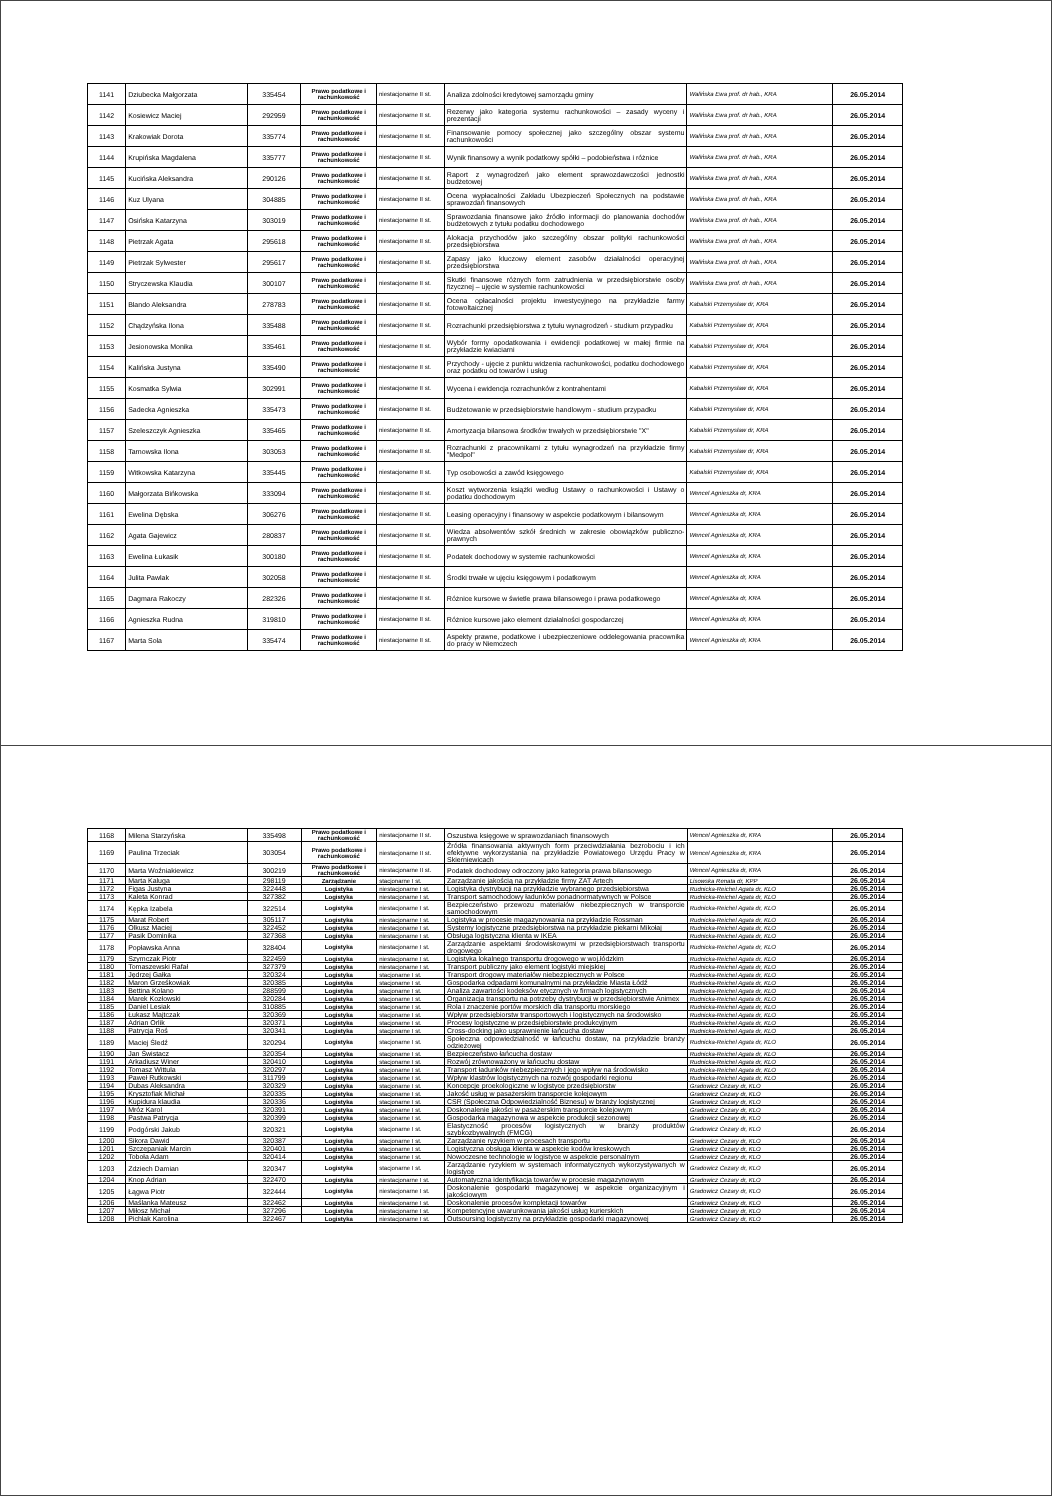| 1141 | Dziubecka Małgorzata | 335454 | Prawo podatkowe i rachunkowość | niestacjonarne II st. | Analiza zdolności kredytowej samorządu gminy | Walińska Ewa prof. dr hab., KRA | 26.05.2014 |
| 1142 | Kosiewicz Maciej | 292959 | Prawo podatkowe i rachunkowość | niestacjonarne II st. | Rezerwy jako kategoria systemu rachunkowości – zasady wyceny i prezentacji | Walińska Ewa prof. dr hab., KRA | 26.05.2014 |
| 1143 | Krakowiak Dorota | 335774 | Prawo podatkowe i rachunkowość | niestacjonarne II st. | Finansowanie pomocy społecznej jako szczególny obszar systemu rachunkowości | Walińska Ewa prof. dr hab., KRA | 26.05.2014 |
| 1144 | Krupińska Magdalena | 335777 | Prawo podatkowe i rachunkowość | niestacjonarne II st. | Wynik finansowy a wynik podatkowy spółki – podobieństwa i różnice | Walińska Ewa prof. dr hab., KRA | 26.05.2014 |
| 1145 | Kucińska Aleksandra | 290126 | Prawo podatkowe i rachunkowość | niestacjonarne II st. | Raport z wynagrodzeń jako element sprawozdawczości jednostki budżetowej | Walińska Ewa prof. dr hab., KRA | 26.05.2014 |
| 1146 | Kuz Ulyana | 304885 | Prawo podatkowe i rachunkowość | niestacjonarne II st. | Ocena wypłacalności Zakładu Ubezpieczeń Społecznych na podstawie sprawozdań finansowych | Walińska Ewa prof. dr hab., KRA | 26.05.2014 |
| 1147 | Osińska Katarzyna | 303019 | Prawo podatkowe i rachunkowość | niestacjonarne II st. | Sprawozdania finansowe jako źródło informacji do planowania dochodów budżetowych z tytułu podatku dochodowego | Walińska Ewa prof. dr hab., KRA | 26.05.2014 |
| 1148 | Pietrzak Agata | 295618 | Prawo podatkowe i rachunkowość | niestacjonarne II st. | Alokacja przychodów jako szczególny obszar polityki rachunkowości przedsiębiorstwa | Walińska Ewa prof. dr hab., KRA | 26.05.2014 |
| 1149 | Pietrzak Sylwester | 295617 | Prawo podatkowe i rachunkowość | niestacjonarne II st. | Zapasy jako kluczowy element zasobów działalności operacyjnej przedsiębiorstwa | Walińska Ewa prof. dr hab., KRA | 26.05.2014 |
| 1150 | Stryczewska Klaudia | 300107 | Prawo podatkowe i rachunkowość | niestacjonarne II st. | Skutki finansowe różnych form zatrudnienia w przedsiębiorstwie osoby fizycznej – ujęcie w systemie rachunkowości | Walińska Ewa prof. dr hab., KRA | 26.05.2014 |
| 1151 | Blando Aleksandra | 278783 | Prawo podatkowe i rachunkowość | niestacjonarne II st. | Ocena opłacalności projektu inwestycyjnego na przykładzie farmy fotowoltaicznej | Kabalski Przemysław dr, KRA | 26.05.2014 |
| 1152 | Chądzyńska Ilona | 335488 | Prawo podatkowe i rachunkowość | niestacjonarne II st. | Rozrachunki przedsiębiorstwa z tytułu wynagrodzeń - studium przypadku | Kabalski Przemysław dr, KRA | 26.05.2014 |
| 1153 | Jesionowska Monika | 335461 | Prawo podatkowe i rachunkowość | niestacjonarne II st. | Wybór formy opodatkowania i ewidencji podatkowej w małej firmie na przykładzie kwiaciarni | Kabalski Przemysław dr, KRA | 26.05.2014 |
| 1154 | Kalińska Justyna | 335490 | Prawo podatkowe i rachunkowość | niestacjonarne II st. | Przychody - ujęcie z punktu widzenia rachunkowości, podatku dochodowego oraz podatku od towarów i usług | Kabalski Przemysław dr, KRA | 26.05.2014 |
| 1155 | Kosmatka Sylwia | 302991 | Prawo podatkowe i rachunkowość | niestacjonarne II st. | Wycena i ewidencja rozrachunków z kontrahentami | Kabalski Przemysław dr, KRA | 26.05.2014 |
| 1156 | Sadecka Agnieszka | 335473 | Prawo podatkowe i rachunkowość | niestacjonarne II st. | Budżetowanie w przedsiębiorstwie handlowym - studium przypadku | Kabalski Przemysław dr, KRA | 26.05.2014 |
| 1157 | Szeleszczyk Agnieszka | 335465 | Prawo podatkowe i rachunkowość | niestacjonarne II st. | Amortyzacja bilansowa środków trwałych w przedsiębiorstwie "X" | Kabalski Przemysław dr, KRA | 26.05.2014 |
| 1158 | Tarnowska Ilona | 303053 | Prawo podatkowe i rachunkowość | niestacjonarne II st. | Rozrachunki z pracownikami z tytułu wynagrodzeń na przykładzie firmy "Medpol" | Kabalski Przemysław dr, KRA | 26.05.2014 |
| 1159 | Witkowska Katarzyna | 335445 | Prawo podatkowe i rachunkowość | niestacjonarne II st. | Typ osobowości a zawód księgowego | Kabalski Przemysław dr, KRA | 26.05.2014 |
| 1160 | Małgorzata Bińkowska | 333094 | Prawo podatkowe i rachunkowość | niestacjonarne II st. | Koszt wytworzenia książki według Ustawy o rachunkowości i Ustawy o podatku dochodowym | Wencel Agnieszka dr, KRA | 26.05.2014 |
| 1161 | Ewelina Dębska | 306276 | Prawo podatkowe i rachunkowość | niestacjonarne II st. | Leasing operacyjny i finansowy w aspekcie podatkowym i bilansowym | Wencel Agnieszka dr, KRA | 26.05.2014 |
| 1162 | Agata Gajewicz | 280837 | Prawo podatkowe i rachunkowość | niestacjonarne II st. | Wiedza absolwentów szkół średnich w zakresie obowiązków publiczno-prawnych | Wencel Agnieszka dr, KRA | 26.05.2014 |
| 1163 | Ewelina Łukasik | 300180 | Prawo podatkowe i rachunkowość | niestacjonarne II st. | Podatek dochodowy w systemie rachunkowości | Wencel Agnieszka dr, KRA | 26.05.2014 |
| 1164 | Julita Pawlak | 302058 | Prawo podatkowe i rachunkowość | niestacjonarne II st. | Środki trwałe w ujęciu księgowym i podatkowym | Wencel Agnieszka dr, KRA | 26.05.2014 |
| 1165 | Dagmara Rakoczy | 282326 | Prawo podatkowe i rachunkowość | niestacjonarne II st. | Różnice kursowe w świetle prawa bilansowego i prawa podatkowego | Wencel Agnieszka dr, KRA | 26.05.2014 |
| 1166 | Agnieszka Rudna | 319810 | Prawo podatkowe i rachunkowość | niestacjonarne II st. | Różnice kursowe jako element działalności gospodarczej | Wencel Agnieszka dr, KRA | 26.05.2014 |
| 1167 | Marta Sola | 335474 | Prawo podatkowe i rachunkowość | niestacjonarne II st. | Aspekty prawne, podatkowe i ubezpieczeniowe oddelegowania pracownika do pracy w Niemczech | Wencel Agnieszka dr, KRA | 26.05.2014 |
| 1168 | Milena Starzyńska | 335498 | Prawo podatkowe i rachunkowość | niestacjonarne II st. | Oszustwa księgowe w sprawozdaniach finansowych | Wencel Agnieszka dr, KRA | 26.05.2014 |
| 1169 | Paulina Trzeciak | 303054 | Prawo podatkowe i rachunkowość | niestacjonarne II st. | Źródła finansowania aktywnych form przeciwdziałania bezrobociu i ich efektywne wykorzystania na przykładzie Powiatowego Urzędu Pracy w Skierniewicach | Wencel Agnieszka dr, KRA | 26.05.2014 |
| 1170 | Marta Woźniakiewicz | 300219 | Prawo podatkowe i rachunkowość | niestacjonarne II st. | Podatek dochodowy odroczony jako kategoria prawa bilansowego | Wencel Agnieszka dr, KRA | 26.05.2014 |
| 1171 | Marta Kaluga | 298119 | Zarządzanie | stacjonarne I st. | Zarządzanie jakością na przykładzie firmy ZAT Artech | Lisowska Renata dr, KPP | 26.05.2014 |
| 1172 | Figas Justyna | 322448 | Logistyka | niestacjonarne I st. | Logistyka dystrybucji na przykładzie wybranego przedsiębiorstwa | Rudnicka-Reichel Agata dr, KLO | 26.05.2014 |
| 1173 | Kaleta Konrad | 327382 | Logistyka | niestacjonarne I st. | Transport samochodowy ładunków ponadnormatywnych w Polsce | Rudnicka-Reichel Agata dr, KLO | 26.05.2014 |
| 1174 | Kępka Izabela | 322514 | Logistyka | niestacjonarne I st. | Bezpieczeństwo przewozu materiałów niebezpiecznych w transporcie samochodowym | Rudnicka-Reichel Agata dr, KLO | 26.05.2014 |
| 1175 | Marat Robert | 305117 | Logistyka | niestacjonarne I st. | Logistyka w procesie magazynowania na przykładzie Rossman | Rudnicka-Reichel Agata dr, KLO | 26.05.2014 |
| 1176 | Olkusz Maciej | 322452 | Logistyka | niestacjonarne I st. | Systemy logistyczne przedsiębiorstwa na przykładzie piekarni Mikołaj | Rudnicka-Reichel Agata dr, KLO | 26.05.2014 |
| 1177 | Pasik Dominika | 327368 | Logistyka | niestacjonarne I st. | Obsługa logistyczna klienta w IKEA | Rudnicka-Reichel Agata dr, KLO | 26.05.2014 |
| 1178 | Popławska Anna | 328404 | Logistyka | niestacjonarne I st. | Zarządzanie aspektami środowiskowymi w przedsiębiorstwach transportu drogowego | Rudnicka-Reichel Agata dr, KLO | 26.05.2014 |
| 1179 | Szymczak Piotr | 322459 | Logistyka | niestacjonarne I st. | Logistyka lokalnego transportu drogowego w woj.łódzkim | Rudnicka-Reichel Agata dr, KLO | 26.05.2014 |
| 1180 | Tomaszewski Rafał | 327379 | Logistyka | niestacjonarne I st. | Transport publiczny jako element logistyki miejskiej | Rudnicka-Reichel Agata dr, KLO | 26.05.2014 |
| 1181 | Jędrzej Gałka | 320324 | Logistyka | stacjonarne I st. | Transport drogowy materiałów niebezpiecznych w Polsce | Rudnicka-Reichel Agata dr, KLO | 26.05.2014 |
| 1182 | Maron Grześkowiak | 320385 | Logistyka | stacjonarne I st. | Gospodarka odpadami komunalnymi na przykładzie Miasta Łódź | Rudnicka-Reichel Agata dr, KLO | 26.05.2014 |
| 1183 | Bettina Kolano | 288599 | Logistyka | stacjonarne I st. | Analiza zawartości kodeksów etycznych w firmach logistycznych | Rudnicka-Reichel Agata dr, KLO | 26.05.2014 |
| 1184 | Marek Kozłowski | 320284 | Logistyka | stacjonarne I st. | Organizacja transportu na potrzeby dystrybucji w przedsiębiorstwie Animex | Rudnicka-Reichel Agata dr, KLO | 26.05.2014 |
| 1185 | Daniel Lesiak | 310885 | Logistyka | stacjonarne I st. | Rola i znaczenie portów morskich dla transportu morskiego | Rudnicka-Reichel Agata dr, KLO | 26.05.2014 |
| 1186 | Łukasz Majtczak | 320369 | Logistyka | stacjonarne I st. | Wpływ przedsiębiorstw transportowych i logistycznych na środowisko | Rudnicka-Reichel Agata dr, KLO | 26.05.2014 |
| 1187 | Adrian Orlik | 320371 | Logistyka | stacjonarne I st. | Procesy logistyczne w przedsiębiorstwie produkcyjnym | Rudnicka-Reichel Agata dr, KLO | 26.05.2014 |
| 1188 | Patrycja Roś | 320341 | Logistyka | stacjonarne I st. | Cross-docking jako usprawnienie łańcucha dostaw | Rudnicka-Reichel Agata dr, KLO | 26.05.2014 |
| 1189 | Maciej Śledź | 320294 | Logistyka | stacjonarne I st. | Społeczna odpowiedzialność w łańcuchu dostaw, na przykładzie branży odzieżowej | Rudnicka-Reichel Agata dr, KLO | 26.05.2014 |
| 1190 | Jan Świstacz | 320354 | Logistyka | stacjonarne I st. | Bezpieczeństwo łańcucha dostaw | Rudnicka-Reichel Agata dr, KLO | 26.05.2014 |
| 1191 | Arkadiusz Winer | 320410 | Logistyka | stacjonarne I st. | Rozwój zrównoważony w łańcuchu dostaw | Rudnicka-Reichel Agata dr, KLO | 26.05.2014 |
| 1192 | Tomasz Wittula | 320297 | Logistyka | stacjonarne I st. | Transport ładunków niebezpiecznych i jego wpływ na środowisko | Rudnicka-Reichel Agata dr, KLO | 26.05.2014 |
| 1193 | Paweł Rutkowski | 311799 | Logistyka | stacjonarne I st. | Wpływ klastrów logistycznych na rozwój gospodarki regionu | Rudnicka-Reichel Agata dr, KLO | 26.05.2014 |
| 1194 | Dubas Aleksandra | 320329 | Logistyka | stacjonarne I st. | Koncepcje proekologiczne w logistyce przedsiębiorstw | Gradowicz Cezary dr, KLO | 26.05.2014 |
| 1195 | Krysztofiak Michał | 320335 | Logistyka | stacjonarne I st. | Jakość usług w pasażerskim transporcie kolejowym | Gradowicz Cezary dr, KLO | 26.05.2014 |
| 1196 | Kupidura klaudia | 320336 | Logistyka | stacjonarne I st. | CSR (Społeczna Odpowiedzialność Biznesu) w branży logistycznej | Gradowicz Cezary dr, KLO | 26.05.2014 |
| 1197 | Mróz Karol | 320391 | Logistyka | stacjonarne I st. | Doskonalenie jakości w pasażerskim transporcie kolejowym | Gradowicz Cezary dr, KLO | 26.05.2014 |
| 1198 | Pastwa Patrycja | 320399 | Logistyka | stacjonarne I st. | Gospodarka magazynowa w aspekcie produkcji sezonowej | Gradowicz Cezary dr, KLO | 26.05.2014 |
| 1199 | Podgórski Jakub | 320321 | Logistyka | stacjonarne I st. | Elastyczność procesów logistycznych w branży produktów szybkozbywalnych (FMCG) | Gradowicz Cezary dr, KLO | 26.05.2014 |
| 1200 | Sikora Dawid | 320387 | Logistyka | stacjonarne I st. | Zarządzanie ryzykiem w procesach transportu | Gradowicz Cezary dr, KLO | 26.05.2014 |
| 1201 | Szczepaniak Marcin | 320401 | Logistyka | stacjonarne I st. | Logistyczna obsługa klienta w aspekcie kodów kreskowych | Gradowicz Cezary dr, KLO | 26.05.2014 |
| 1202 | Toboła Adam | 320414 | Logistyka | stacjonarne I st. | Nowoczesne technologie w logistyce w aspekcie personalnym | Gradowicz Cezary dr, KLO | 26.05.2014 |
| 1203 | Zdziech Damian | 320347 | Logistyka | stacjonarne I st. | Zarządzanie ryzykiem w systemach informatycznych wykorzystywanych w logistyce | Gradowicz Cezary dr, KLO | 26.05.2014 |
| 1204 | Knop Adrian | 322470 | Logistyka | niestacjonarne I st. | Automatyczna identyfikacja towarów w procesie magazynowym | Gradowicz Cezary dr, KLO | 26.05.2014 |
| 1205 | Łągwa Piotr | 322444 | Logistyka | niestacjonarne I st. | Doskonalenie gospodarki magazynowej w aspekcie organizacyjnym i jakościowym | Gradowicz Cezary dr, KLO | 26.05.2014 |
| 1206 | Maślanka Mateusz | 322462 | Logistyka | niestacjonarne I st. | Doskonalenie procesów kompletacji towarów | Gradowicz Cezary dr, KLO | 26.05.2014 |
| 1207 | Miłosz Michał | 327296 | Logistyka | niestacjonarne I st. | Kompetencyjne uwarunkowania jakości usług kurierskich | Gradowicz Cezary dr, KLO | 26.05.2014 |
| 1208 | Pichlak Karolina | 322467 | Logistyka | niestacjonarne I st. | Outsoursing logistyczny na przykładzie gospodarki magazynowej | Gradowicz Cezary dr, KLO | 26.05.2014 |